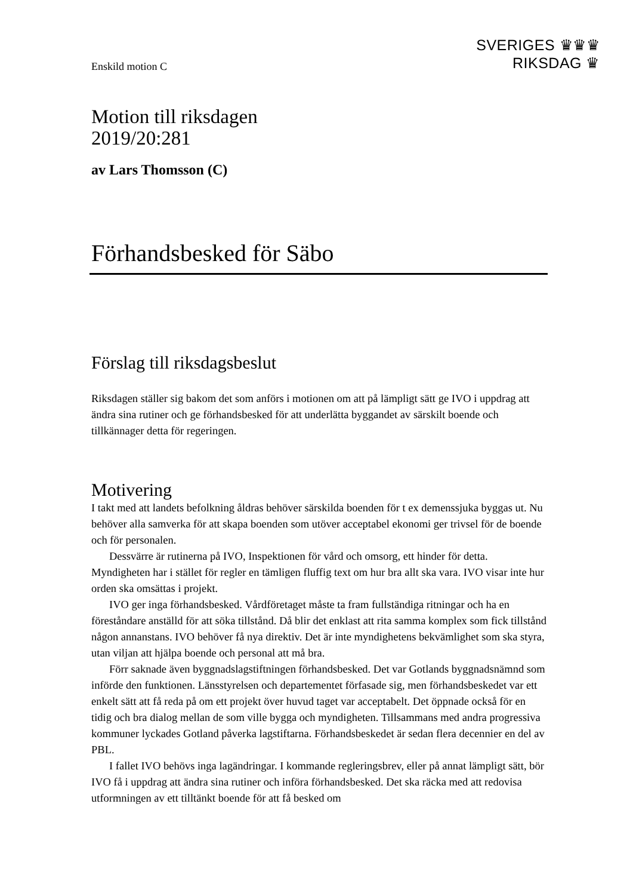SVERIGES ♛♛♛
RIKSDAG ♛
Enskild motion C
Motion till riksdagen
2019/20:281
av Lars Thomsson (C)
Förhandsbesked för Säbo
Förslag till riksdagsbeslut
Riksdagen ställer sig bakom det som anförs i motionen om att på lämpligt sätt ge IVO i uppdrag att ändra sina rutiner och ge förhandsbesked för att underlätta byggandet av särskilt boende och tillkännager detta för regeringen.
Motivering
I takt med att landets befolkning åldras behöver särskilda boenden för t ex demenssjuka byggas ut. Nu behöver alla samverka för att skapa boenden som utöver acceptabel ekonomi ger trivsel för de boende och för personalen.
Dessvärre är rutinerna på IVO, Inspektionen för vård och omsorg, ett hinder för detta. Myndigheten har i stället för regler en tämligen fluffig text om hur bra allt ska vara. IVO visar inte hur orden ska omsättas i projekt.
IVO ger inga förhandsbesked. Vårdföretaget måste ta fram fullständiga ritningar och ha en föreståndare anställd för att söka tillstånd. Då blir det enklast att rita samma komplex som fick tillstånd någon annanstans. IVO behöver få nya direktiv. Det är inte myndighetens bekvämlighet som ska styra, utan viljan att hjälpa boende och personal att må bra.
Förr saknade även byggnadslagstiftningen förhandsbesked. Det var Gotlands byggnadsnämnd som införde den funktionen. Länsstyrelsen och departementet förfasade sig, men förhandsbeskedet var ett enkelt sätt att få reda på om ett projekt över huvud taget var acceptabelt. Det öppnade också för en tidig och bra dialog mellan de som ville bygga och myndigheten. Tillsammans med andra progressiva kommuner lyckades Gotland påverka lagstiftarna. Förhandsbeskedet är sedan flera decennier en del av PBL.
I fallet IVO behövs inga lagändringar. I kommande regleringsbrev, eller på annat lämpligt sätt, bör IVO få i uppdrag att ändra sina rutiner och införa förhandsbesked. Det ska räcka med att redovisa utformningen av ett tilltänkt boende för att få besked om